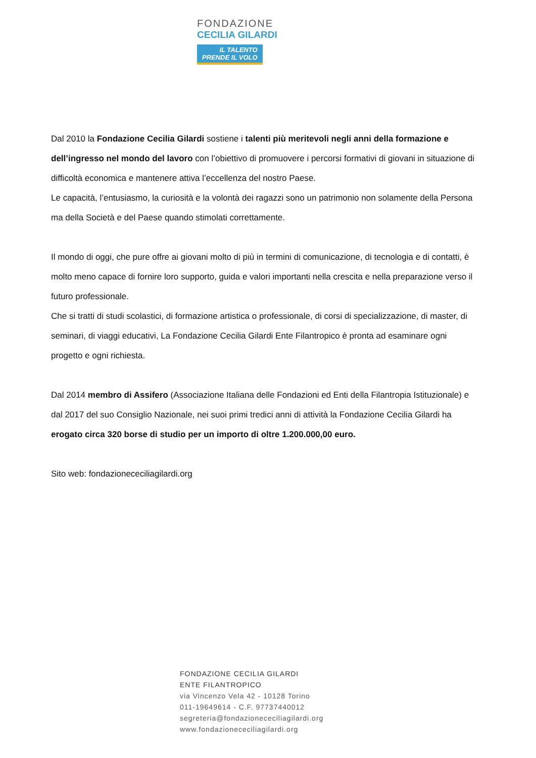FONDAZIONE
CECILIA GILARDI
IL TALENTO
PRENDE IL VOLO
Dal 2010 la Fondazione Cecilia Gilardi sostiene i talenti più meritevoli negli anni della formazione e dell’ingresso nel mondo del lavoro con l’obiettivo di promuovere i percorsi formativi di giovani in situazione di difficoltà economica e mantenere attiva l’eccellenza del nostro Paese.
Le capacità, l’entusiasmo, la curiosità e la volontà dei ragazzi sono un patrimonio non solamente della Persona ma della Società e del Paese quando stimolati correttamente.
Il mondo di oggi, che pure offre ai giovani molto di più in termini di comunicazione, di tecnologia e di contatti, è molto meno capace di fornire loro supporto, guida e valori importanti nella crescita e nella preparazione verso il futuro professionale.
Che si tratti di studi scolastici, di formazione artistica o professionale, di corsi di specializzazione, di master, di seminari, di viaggi educativi, La Fondazione Cecilia Gilardi Ente Filantropico è pronta ad esaminare ogni progetto e ogni richiesta.
Dal 2014 membro di Assifero (Associazione Italiana delle Fondazioni ed Enti della Filantropia Istituzionale) e dal 2017 del suo Consiglio Nazionale, nei suoi primi tredici anni di attività la Fondazione Cecilia Gilardi ha erogato circa 320 borse di studio per un importo di oltre 1.200.000,00 euro.
Sito web: fondazionececiliagilardi.org
FONDAZIONE CECILIA GILARDI
ENTE FILANTROPICO
via Vincenzo Vela 42 - 10128 Torino
011-19649614 - C.F. 97737440012
segreteria@fondazionececiliagilardi.org
www.fondazionececiliagilardi.org